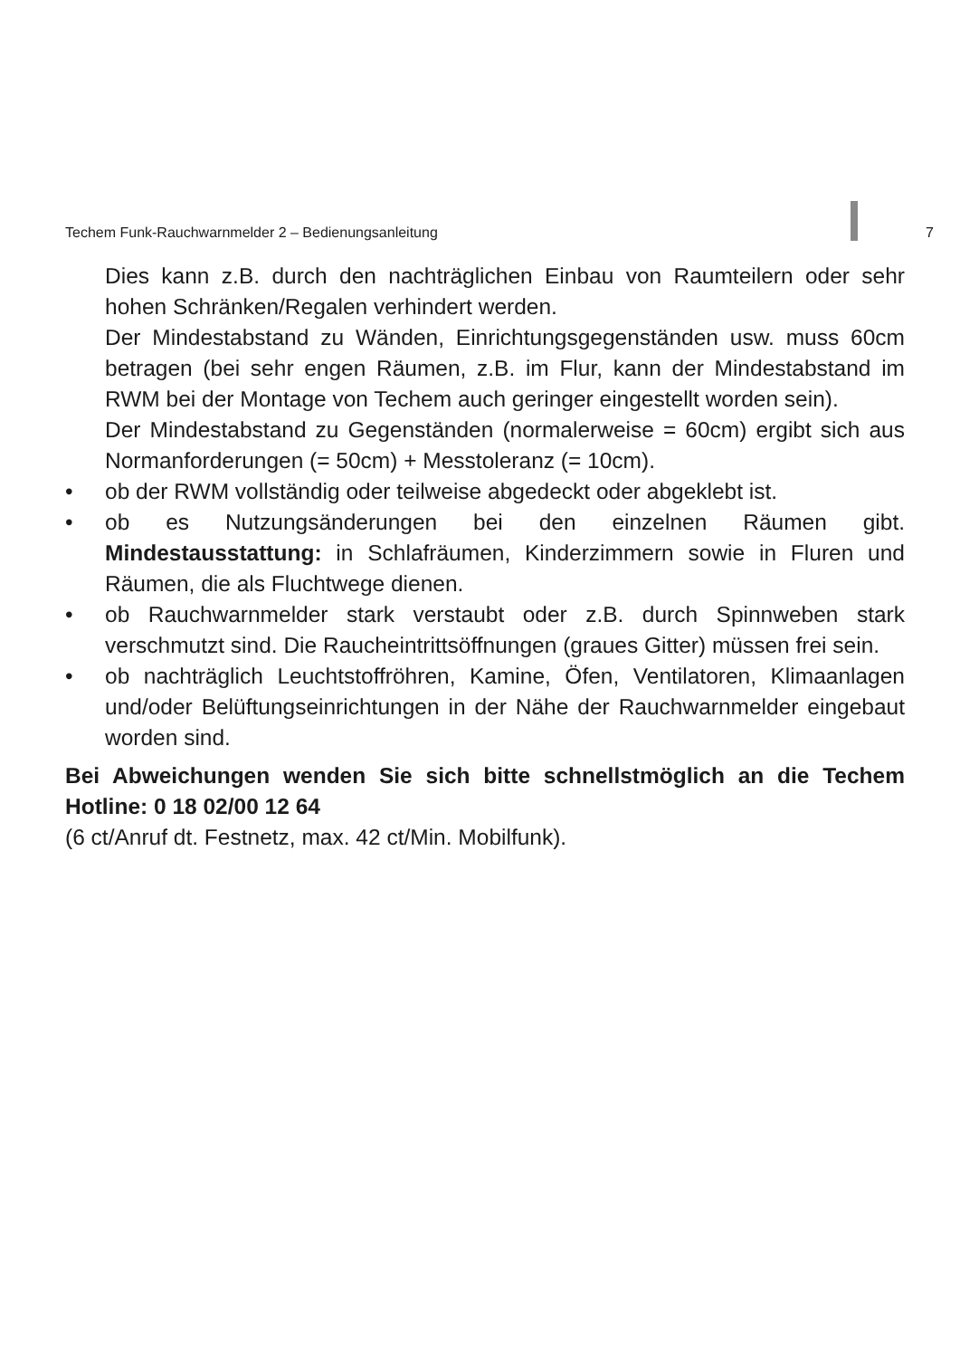Techem Funk-Rauchwarnmelder 2 – Bedienungsanleitung 7
Dies kann z.B. durch den nachträglichen Einbau von Raumteilern oder sehr hohen Schränken/Regalen verhindert werden.
Der Mindestabstand zu Wänden, Einrichtungsgegenständen usw. muss 60cm betragen (bei sehr engen Räumen, z.B. im Flur, kann der Mindestabstand im RWM bei der Montage von Techem auch geringer eingestellt worden sein).
Der Mindestabstand zu Gegenständen (normalerweise = 60cm) ergibt sich aus Normanforderungen (= 50cm) + Messtoleranz (= 10cm).
• ob der RWM vollständig oder teilweise abgedeckt oder abgeklebt ist.
• ob es Nutzungsänderungen bei den einzelnen Räumen gibt. Mindestausstattung: in Schlafräumen, Kinderzimmern sowie in Fluren und Räumen, die als Fluchtwege dienen.
• ob Rauchwarnmelder stark verstaubt oder z.B. durch Spinnweben stark verschmutzt sind. Die Raucheintrittsöffnungen (graues Gitter) müssen frei sein.
• ob nachträglich Leuchtstoffröhren, Kamine, Öfen, Ventilatoren, Klimaanlagen und/oder Belüftungseinrichtungen in der Nähe der Rauchwarnmelder eingebaut worden sind.
Bei Abweichungen wenden Sie sich bitte schnellstmöglich an die Techem Hotline: 0 18 02/00 12 64
(6 ct/Anruf dt. Festnetz, max. 42 ct/Min. Mobilfunk).